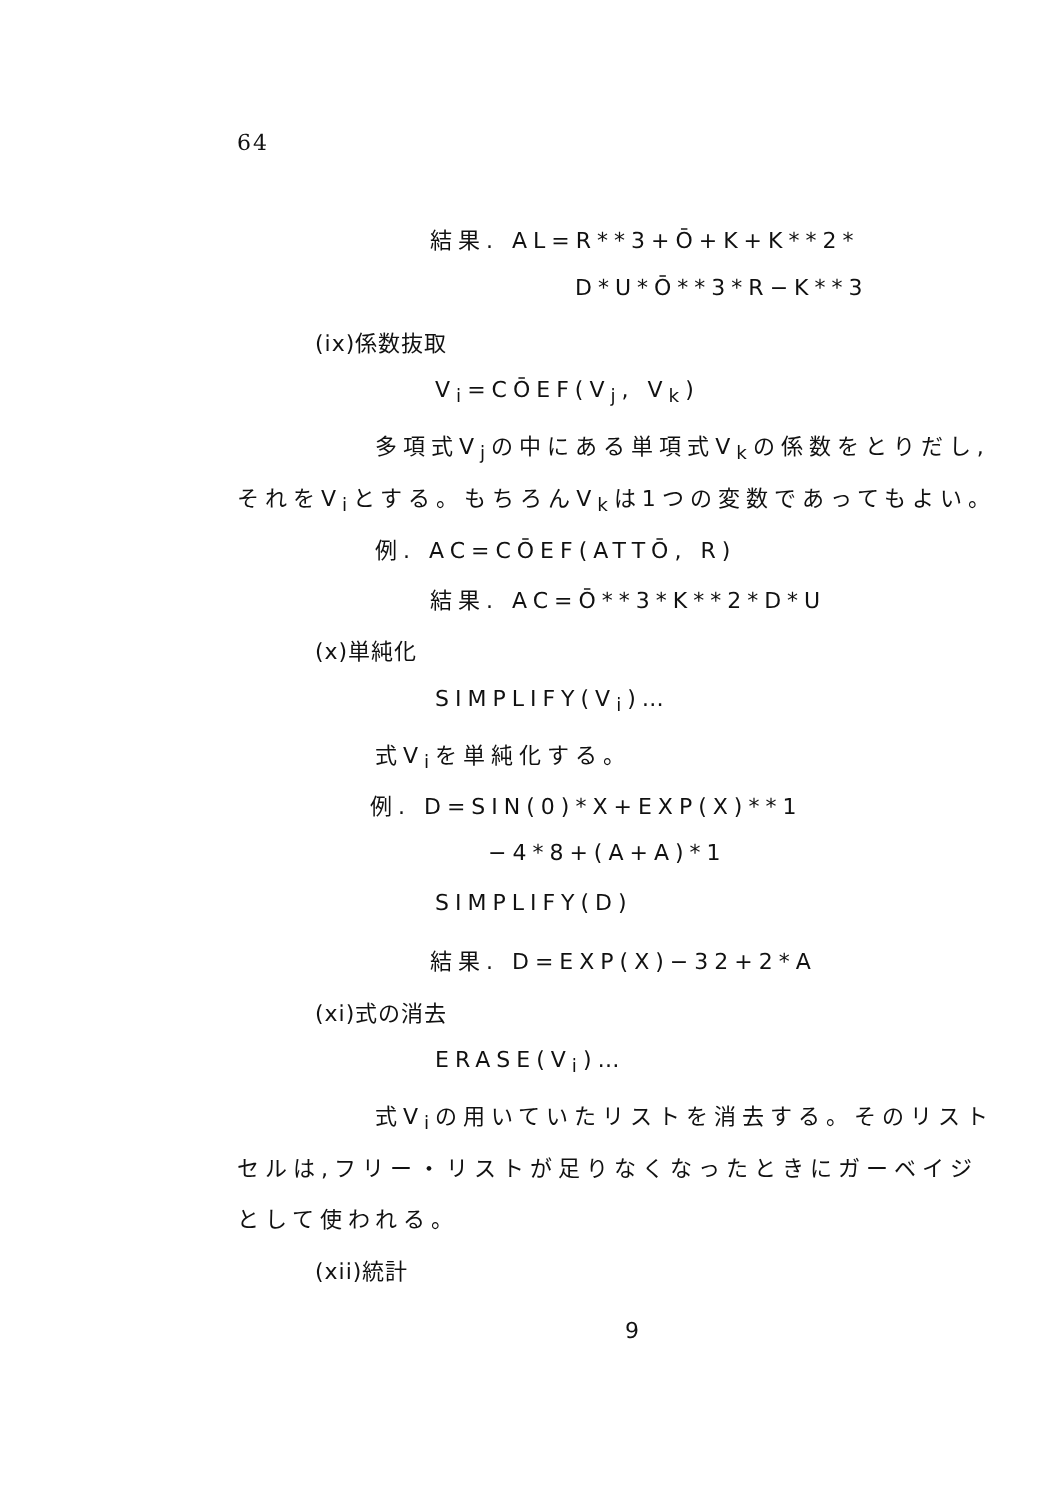64
結果. AL=R**3+Ō+K+K**2*
D*U*Ō**3*R−K**3
(ix)係数抜取
V<sub>i</sub>=CŌEF(V<sub>j</sub>, V<sub>k</sub>)
多項式V<sub>j</sub>の中にある単項式V<sub>k</sub>の係数をとりだし,
それをV<sub>i</sub>とする。もちろんV<sub>k</sub>は1つの変数であってもよい。
例. AC=CŌEF(ATTŌ, R)
結果. AC=Ō**3*K**2*D*U
(x)単純化
SIMPLIFY(V<sub>i</sub>)…
式V<sub>i</sub>を単純化する。
例. D=SIN(0)*X+EXP(X)**1
−4*8+(A+A)*1
SIMPLIFY(D)
結果. D=EXP(X)−32+2*A
(xi)式の消去
ERASE(V<sub>i</sub>)…
式V<sub>i</sub>の用いていたリストを消去する。そのリスト
セルは,フリー・リストが足りなくなったときにガーベイジ
として使われる。
(xii)統計
9